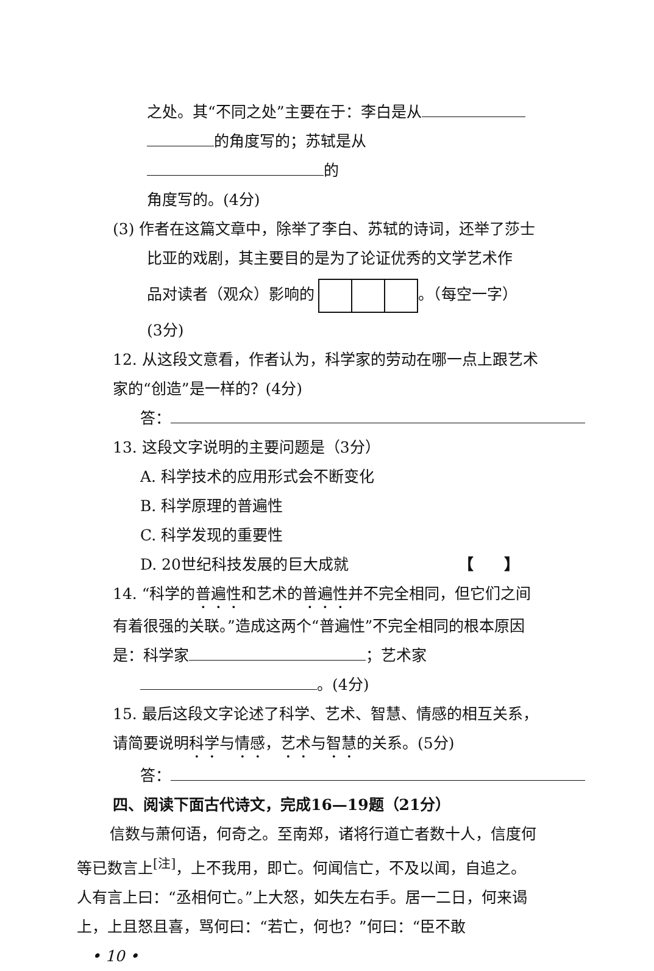之处。其“不同之处”主要在于：李白是从
的角度写的；苏轼是从 的
角度写的。(4分)
(3) 作者在这篇文章中，除举了李白、苏轼的诗词，还举了莎士比亚的戏剧，其主要目的是为了论证优秀的文学艺术作
品对读者（观众）影响的 。（每空一字）
(3分)
12. 从这段文意看，作者认为，科学家的劳动在哪一点上跟艺术家的“创造”是一样的？(4分)
答：
13. 这段文字说明的主要问题是（3分）
A. 科学技术的应用形式会不断变化
B. 科学原理的普遍性
C. 科学发现的重要性
D. 20世纪科技发展的巨大成就 【　　】
14. “科学的普遍性和艺术的普遍性并不完全相同，但它们之间有着很强的关联。”造成这两个“普遍性”不完全相同的根本原因是：科学家 ；艺术家
。(4分)
15. 最后这段文字论述了科学、艺术、智慧、情感的相互关系，请简要说明科学与情感，艺术与智慧的关系。(5分)
答：
四、阅读下面古代诗文，完成16—19题（21分）
信数与萧何语，何奇之。至南郑，诸将行道亡者数十人，信度何等已数言上<sup>[注]</sup>，上不我用，即亡。何闻信亡，不及以闻，自追之。人有言上曰：“丞相何亡。”上大怒，如失左右手。居一二日，何来谒上，上且怒且喜，骂何曰：“若亡，何也？”何曰：“臣不敢
• 10 •